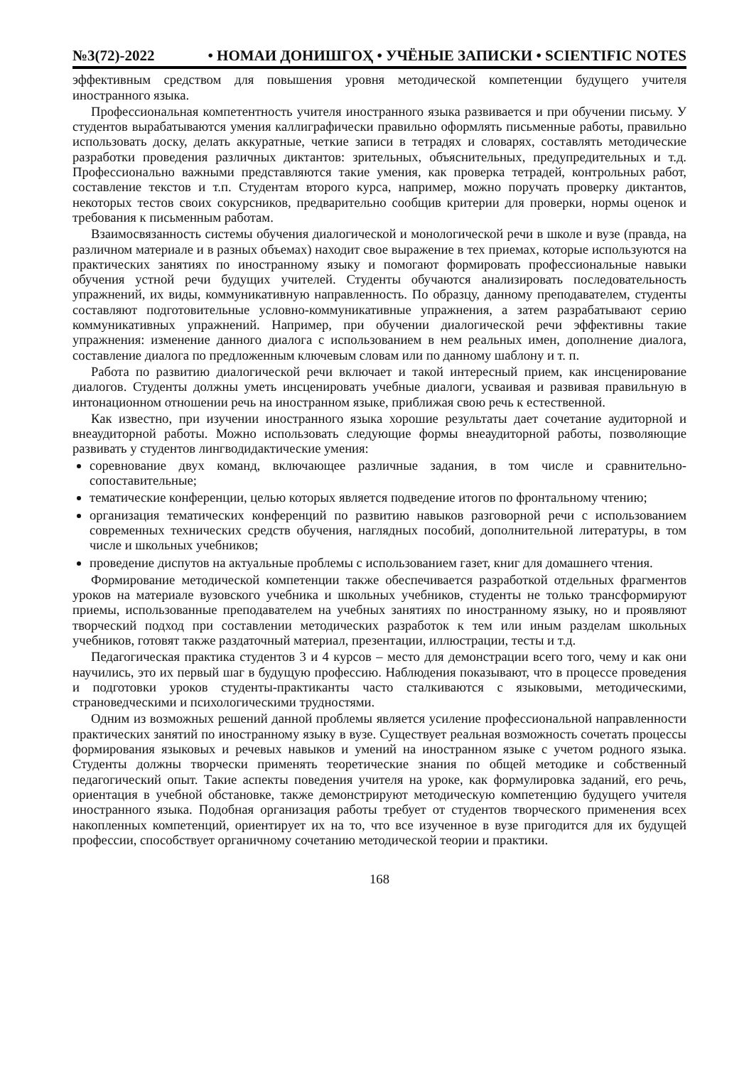№3(72)-2022 • НОМАИ ДОНИШГОҲ • УЧЁНЫЕ ЗАПИСКИ • SCIENTIFIC NOTES
эффективным средством для повышения уровня методической компетенции будущего учителя иностранного языка.
Профессиональная компетентность учителя иностранного языка развивается и при обучении письму. У студентов вырабатываются умения каллиграфически правильно оформлять письменные работы, правильно использовать доску, делать аккуратные, четкие записи в тетрадях и словарях, составлять методические разработки проведения различных диктантов: зрительных, объяснительных, предупредительных и т.д. Профессионально важными представляются такие умения, как проверка тетрадей, контрольных работ, составление текстов и т.п. Студентам второго курса, например, можно поручать проверку диктантов, некоторых тестов своих сокурсников, предварительно сообщив критерии для проверки, нормы оценок и требования к письменным работам.
Взаимосвязанность системы обучения диалогической и монологической речи в школе и вузе (правда, на различном материале и в разных объемах) находит свое выражение в тех приемах, которые используются на практических занятиях по иностранному языку и помогают формировать профессиональные навыки обучения устной речи будущих учителей. Студенты обучаются анализировать последовательность упражнений, их виды, коммуникативную направленность. По образцу, данному преподавателем, студенты составляют подготовительные условно-коммуникативные упражнения, а затем разрабатывают серию коммуникативных упражнений. Например, при обучении диалогической речи эффективны такие упражнения: изменение данного диалога с использованием в нем реальных имен, дополнение диалога, составление диалога по предложенным ключевым словам или по данному шаблону и т. п.
Работа по развитию диалогической речи включает и такой интересный прием, как инсценирование диалогов. Студенты должны уметь инсценировать учебные диалоги, усваивая и развивая правильную в интонационном отношении речь на иностранном языке, приближая свою речь к естественной.
Как известно, при изучении иностранного языка хорошие результаты дает сочетание аудиторной и внеаудиторной работы. Можно использовать следующие формы внеаудиторной работы, позволяющие развивать у студентов лингводидактические умения:
соревнование двух команд, включающее различные задания, в том числе и сравнительно-сопоставительные;
тематические конференции, целью которых является подведение итогов по фронтальному чтению;
организация тематических конференций по развитию навыков разговорной речи с использованием современных технических средств обучения, наглядных пособий, дополнительной литературы, в том числе и школьных учебников;
проведение диспутов на актуальные проблемы с использованием газет, книг для домашнего чтения.
Формирование методической компетенции также обеспечивается разработкой отдельных фрагментов уроков на материале вузовского учебника и школьных учебников, студенты не только трансформируют приемы, использованные преподавателем на учебных занятиях по иностранному языку, но и проявляют творческий подход при составлении методических разработок к тем или иным разделам школьных учебников, готовят также раздаточный материал, презентации, иллюстрации, тесты и т.д.
Педагогическая практика студентов 3 и 4 курсов – место для демонстрации всего того, чему и как они научились, это их первый шаг в будущую профессию. Наблюдения показывают, что в процессе проведения и подготовки уроков студенты-практиканты часто сталкиваются с языковыми, методическими, страноведческими и психологическими трудностями.
Одним из возможных решений данной проблемы является усиление профессиональной направленности практических занятий по иностранному языку в вузе. Существует реальная возможность сочетать процессы формирования языковых и речевых навыков и умений на иностранном языке с учетом родного языка. Студенты должны творчески применять теоретические знания по общей методике и собственный педагогический опыт. Такие аспекты поведения учителя на уроке, как формулировка заданий, его речь, ориентация в учебной обстановке, также демонстрируют методическую компетенцию будущего учителя иностранного языка. Подобная организация работы требует от студентов творческого применения всех накопленных компетенций, ориентирует их на то, что все изученное в вузе пригодится для их будущей профессии, способствует органичному сочетанию методической теории и практики.
168